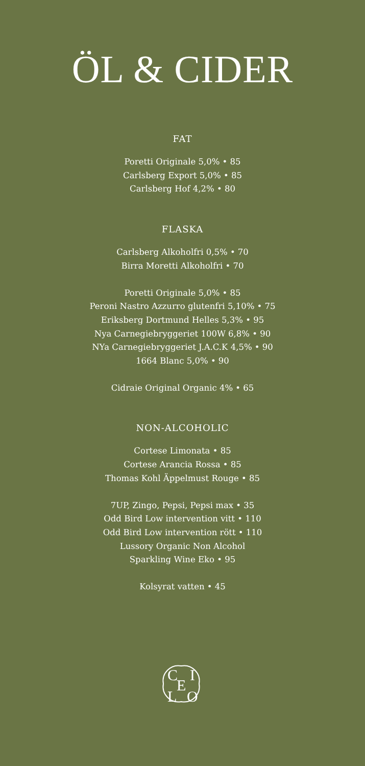ÖL & CIDER
FAT
Poretti Originale 5,0% • 85
Carlsberg Export 5,0% • 85
Carlsberg Hof 4,2% • 80
FLASKA
Carlsberg Alkoholfri 0,5% • 70
Birra Moretti Alkoholfri • 70
Poretti Originale 5,0% • 85
Peroni Nastro Azzurro glutenfri 5,10% • 75
Eriksberg Dortmund Helles 5,3% • 95
Nya Carnegiebryggeriet 100W 6,8% • 90
NYa Carnegiebryggeriet J.A.C.K 4,5% • 90
1664 Blanc 5,0% • 90
Cidraie Original Organic 4% • 65
NON-ALCOHOLIC
Cortese Limonata • 85
Cortese Arancia Rossa • 85
Thomas Kohl Äppelmust Rouge • 85
7UP, Zingo, Pepsi, Pepsi max • 35
Odd Bird Low intervention vitt • 110
Odd Bird Low intervention rött • 110
Lussory Organic Non Alcohol
Sparkling Wine Eko • 95
Kolsyrat vatten • 45
C
I
E
L
O